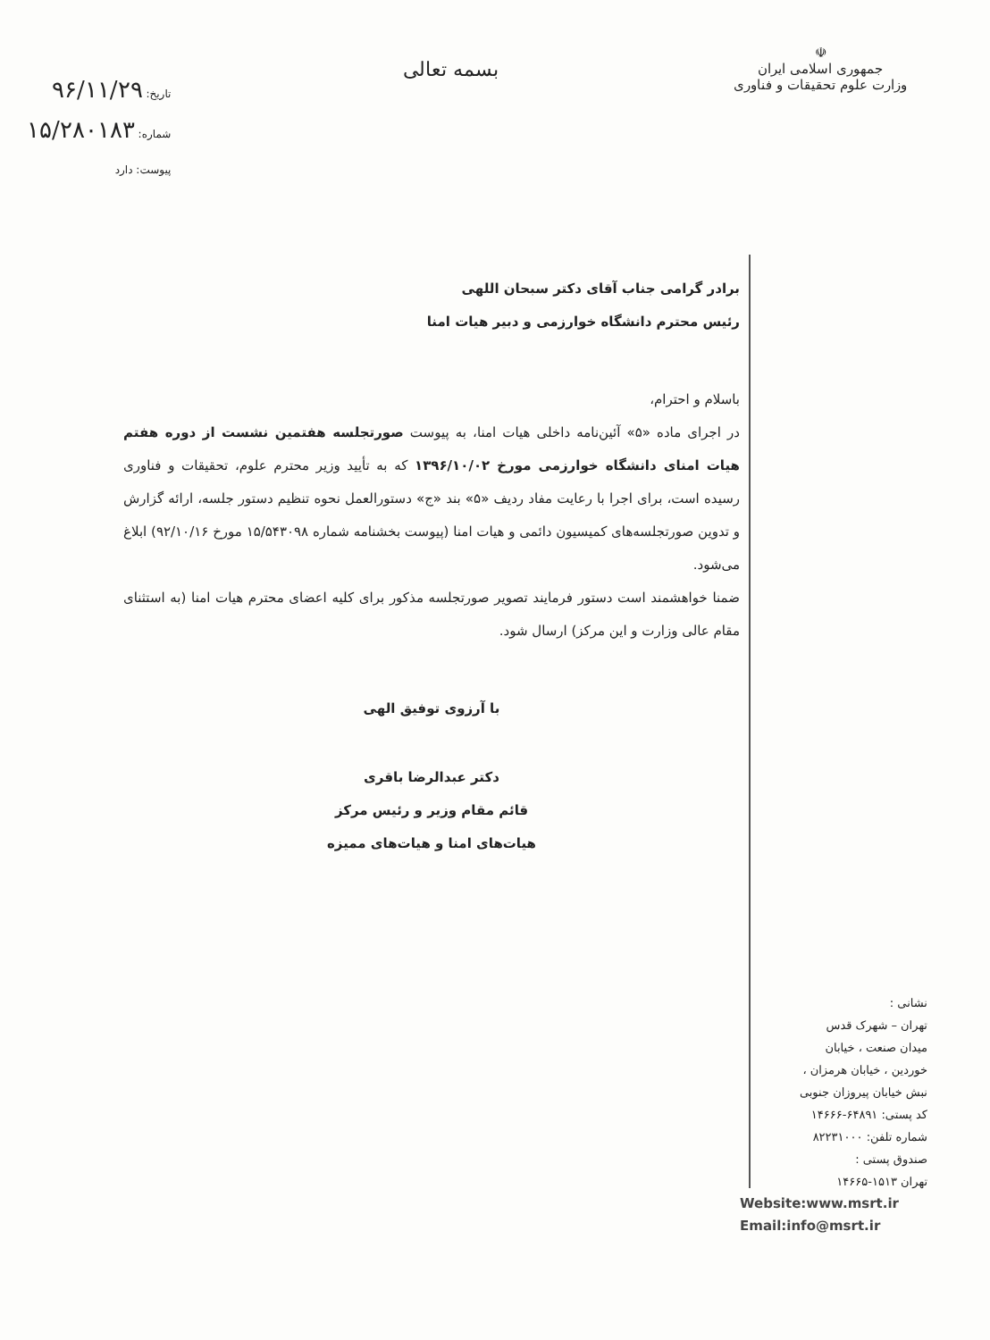☫
جمهوری اسلامی ایران
وزارت علوم تحقیقات و فناوری
بسمه تعالی
تاریخ: ۹۶/۱۱/۲۹
شماره: ۱۵/۲۸۰۱۸۳
پیوست: دارد
برادر گرامی جناب آقای دکتر سبحان اللهی
رئیس محترم دانشگاه خوارزمی و دبیر هیات امنا
باسلام و احترام،
در اجرای ماده «۵» آئین‌نامه داخلی هیات امنا، به پیوست صورتجلسه هفتمین نشست از دوره هفتم هیات امنای دانشگاه خوارزمی مورخ ۱۳۹۶/۱۰/۰۲ که به تأیید وزیر محترم علوم، تحقیقات و فناوری رسیده است، برای اجرا با رعایت مفاد ردیف «۵» بند «ج» دستورالعمل نحوه تنظیم دستور جلسه، ارائه گزارش و تدوین صورتجلسه‌های کمیسیون دائمی و هیات امنا (پیوست بخشنامه شماره ۱۵/۵۴۳۰۹۸ مورخ ۹۲/۱۰/۱۶) ابلاغ می‌شود.
ضمنا خواهشمند است دستور فرمایند تصویر صورتجلسه مذکور برای کلیه اعضای محترم هیات امنا (به استثنای مقام عالی وزارت و این مرکز) ارسال شود.
با آرزوی توفیق الهی
دکتر عبدالرضا باقری
قائم مقام وزیر و رئیس مرکز
هیات‌های امنا و هیات‌های ممیزه
نشانی :
تهران – شهرک قدس
میدان صنعت ، خیابان
خوردین ، خیابان هرمزان ،
نبش خیابان پیروزان جنوبی
کد پستی: ۶۴۸۹۱-۱۴۶۶۶
شماره تلفن: ۸۲۲۳۱۰۰۰
صندوق پستی :
تهران ۱۵۱۳-۱۴۶۶۵
Website:www.msrt.ir
Email:info@msrt.ir